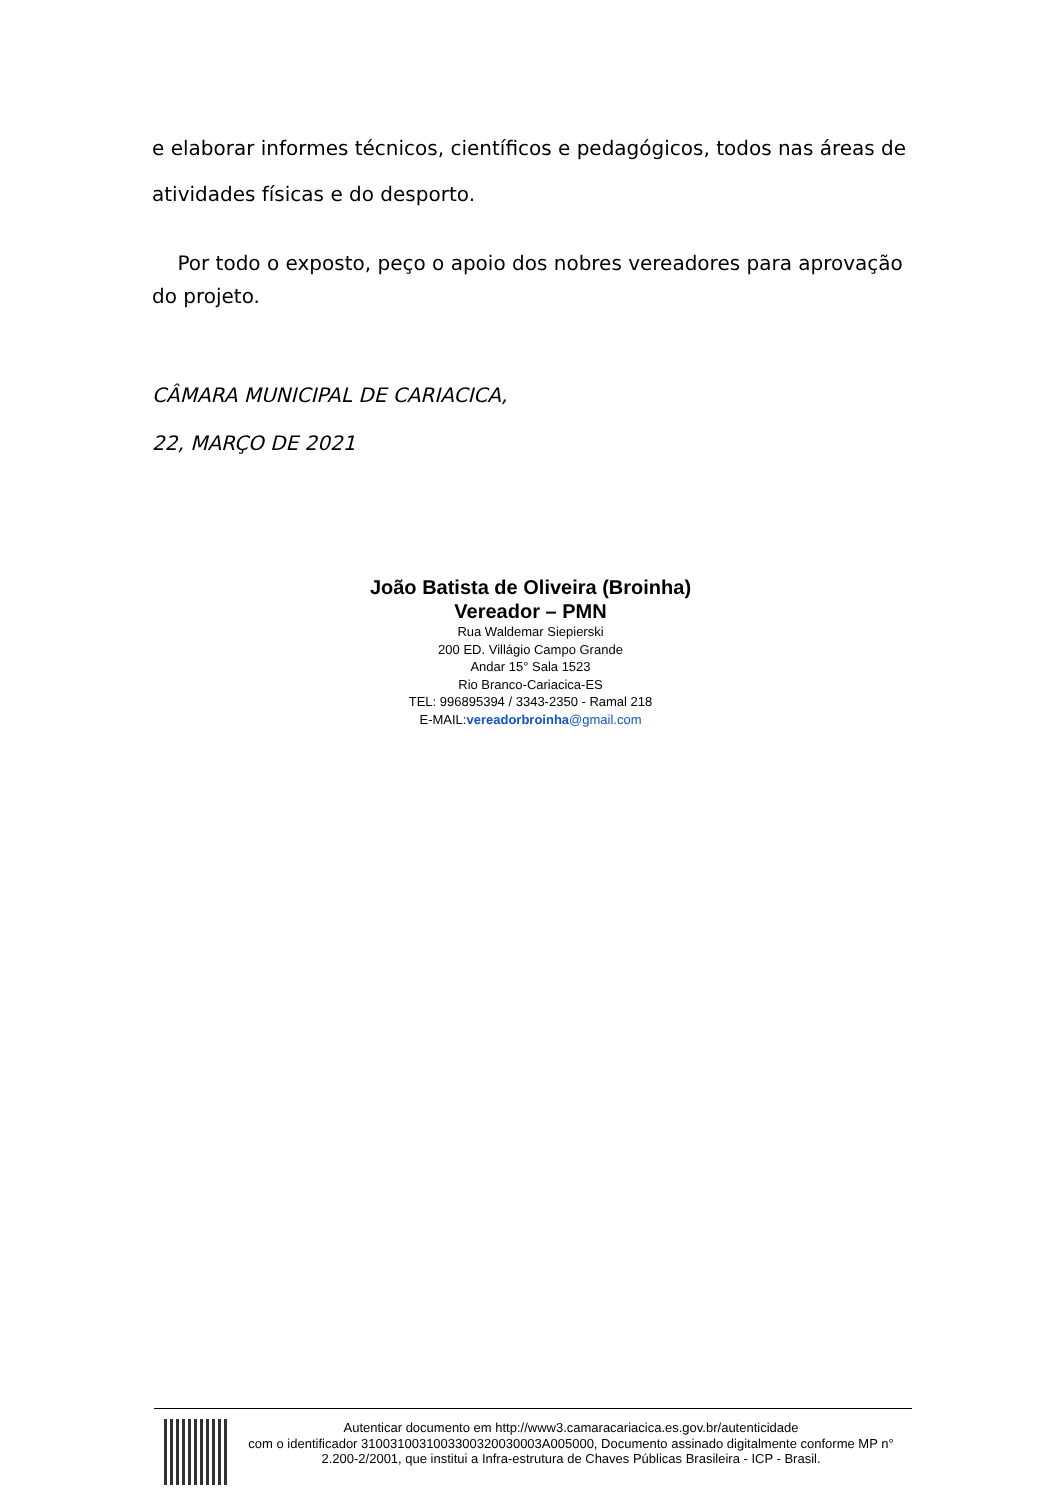e elaborar informes técnicos, científicos e pedagógicos, todos nas áreas de atividades físicas e do desporto.
Por todo o exposto, peço o apoio dos nobres vereadores para aprovação do projeto.
CÂMARA MUNICIPAL DE CARIACICA,
22, MARÇO DE 2021
João Batista de Oliveira (Broinha)
Vereador – PMN
Rua Waldemar Siepierski
200 ED. Villágio Campo Grande
Andar 15° Sala 1523
Rio Branco-Cariacica-ES
TEL: 996895394 / 3343-2350 - Ramal 218
E-MAIL:vereadorbroinha@gmail.com
Autenticar documento em http://www3.camaracariacica.es.gov.br/autenticidade
com o identificador 3100310031003300320030003A005000, Documento assinado digitalmente conforme MP n° 2.200-2/2001, que institui a Infra-estrutura de Chaves Públicas Brasileira - ICP - Brasil.